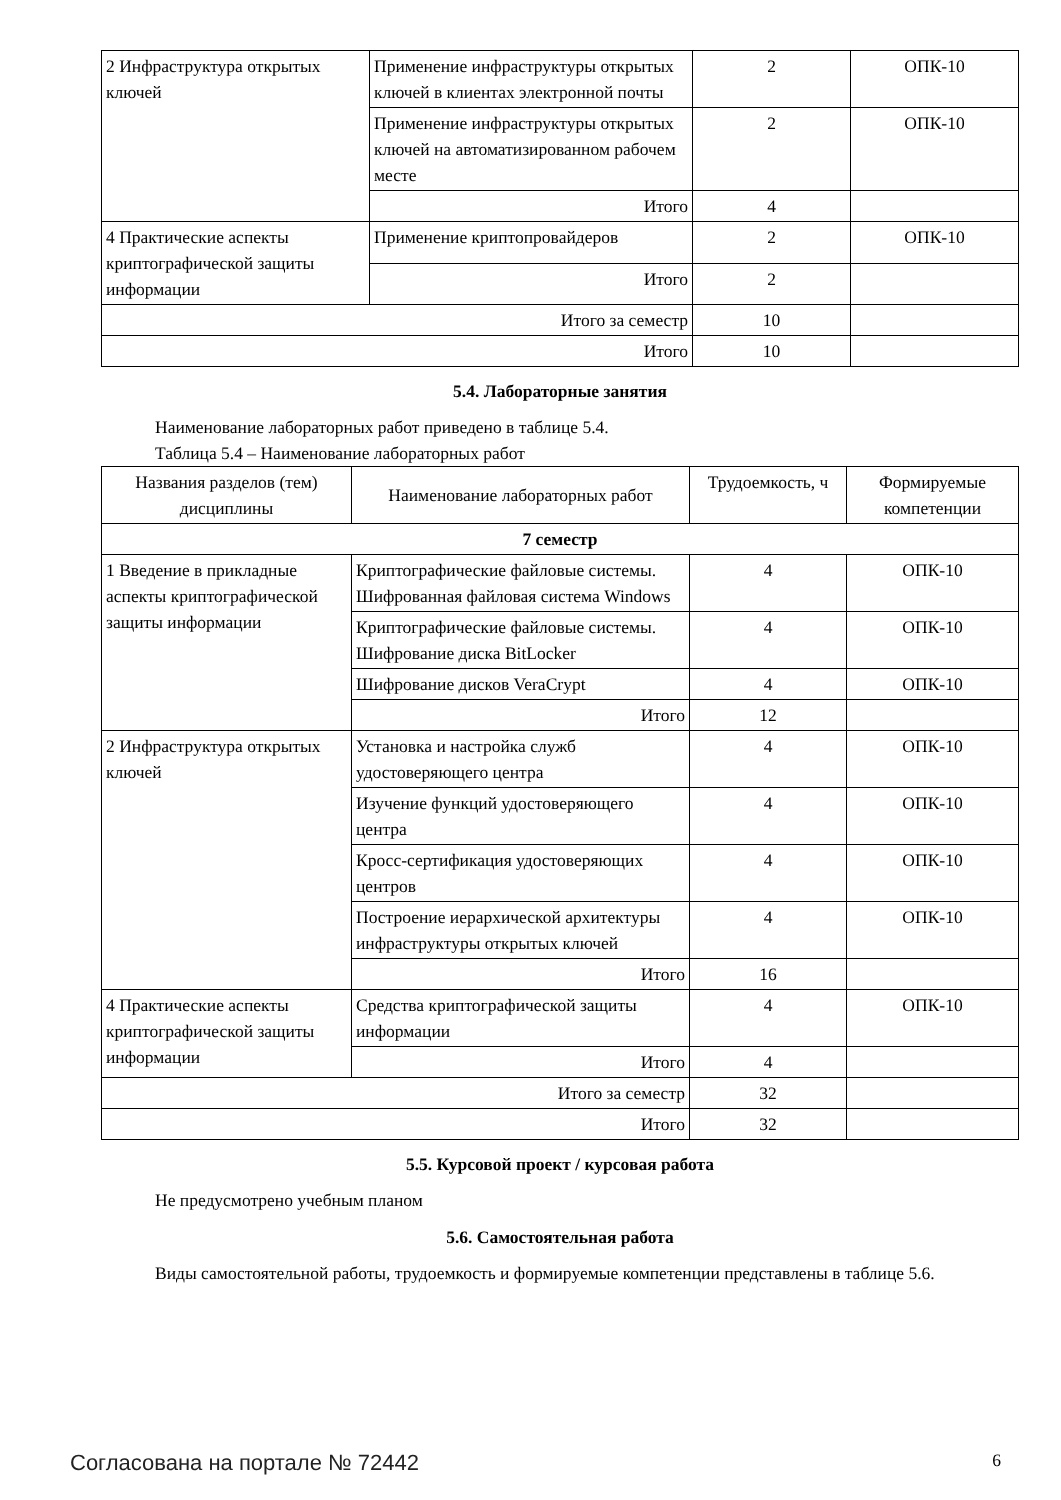| 2 Инфраструктура открытых ключей | Применение инфраструктуры открытых ключей в клиентах электронной почты | 2 | ОПК-10 |
| | Применение инфраструктуры открытых ключей на автоматизированном рабочем месте | 2 | ОПК-10 |
| | Итого | 4 | |
| 4 Практические аспекты криптографической защиты информации | Применение криптопровайдеров | 2 | ОПК-10 |
| | Итого | 2 | |
| Итого за семестр | | 10 | |
| Итого | | 10 | |
5.4. Лабораторные занятия
Наименование лабораторных работ приведено в таблице 5.4.
Таблица 5.4 – Наименование лабораторных работ
| Названия разделов (тем) дисциплины | Наименование лабораторных работ | Трудоемкость, ч | Формируемые компетенции |
| --- | --- | --- | --- |
| 7 семестр | | | |
| 1 Введение в прикладные аспекты криптографической защиты информации | Криптографические файловые системы. Шифрованная файловая система Windows | 4 | ОПК-10 |
| | Криптографические файловые системы. Шифрование диска BitLocker | 4 | ОПК-10 |
| | Шифрование дисков VeraCrypt | 4 | ОПК-10 |
| | Итого | 12 | |
| 2 Инфраструктура открытых ключей | Установка и настройка служб удостоверяющего центра | 4 | ОПК-10 |
| | Изучение функций удостоверяющего центра | 4 | ОПК-10 |
| | Кросс-сертификация удостоверяющих центров | 4 | ОПК-10 |
| | Построение иерархической архитектуры инфраструктуры открытых ключей | 4 | ОПК-10 |
| | Итого | 16 | |
| 4 Практические аспекты криптографической защиты информации | Средства криптографической защиты информации | 4 | ОПК-10 |
| | Итого | 4 | |
| Итого за семестр | | 32 | |
| Итого | | 32 | |
5.5. Курсовой проект / курсовая работа
Не предусмотрено учебным планом
5.6. Самостоятельная работа
Виды самостоятельной работы, трудоемкость и формируемые компетенции представлены в таблице 5.6.
Согласована на портале № 72442 6